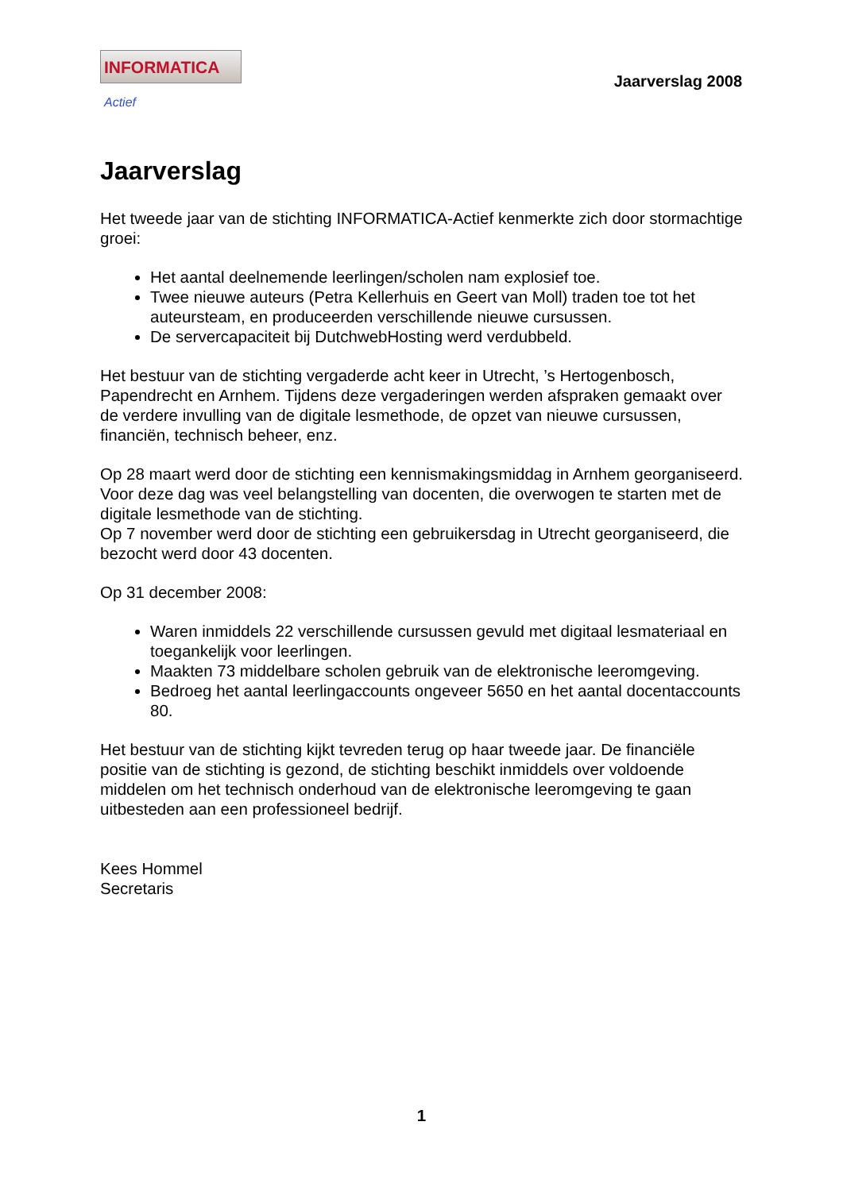INFORMATICA Actief
Jaarverslag 2008
Jaarverslag
Het tweede jaar van de stichting INFORMATICA-Actief kenmerkte zich door stormachtige groei:
Het aantal deelnemende leerlingen/scholen nam explosief toe.
Twee nieuwe auteurs (Petra Kellerhuis en Geert van Moll) traden toe tot het auteursteam, en produceerden verschillende nieuwe cursussen.
De servercapaciteit bij DutchwebHosting werd verdubbeld.
Het bestuur van de stichting vergaderde acht keer in Utrecht, ’s Hertogenbosch, Papendrecht en Arnhem. Tijdens deze vergaderingen werden afspraken gemaakt over de verdere invulling van de digitale lesmethode, de opzet van nieuwe cursussen, financiën, technisch beheer, enz.
Op 28 maart werd door de stichting een kennismakingsmiddag in Arnhem georganiseerd. Voor deze dag was veel belangstelling van docenten, die overwogen te starten met de digitale lesmethode van de stichting.
Op 7 november werd door de stichting een gebruikersdag in Utrecht georganiseerd, die bezocht werd door 43 docenten.
Op 31 december 2008:
Waren inmiddels 22 verschillende cursussen gevuld met digitaal lesmateriaal en toegankelijk voor leerlingen.
Maakten 73 middelbare scholen gebruik van de elektronische leeromgeving.
Bedroeg het aantal leerlingaccounts ongeveer 5650 en het aantal docentaccounts 80.
Het bestuur van de stichting kijkt tevreden terug op haar tweede jaar. De financiële positie van de stichting is gezond, de stichting beschikt inmiddels over voldoende middelen om het technisch onderhoud van de elektronische leeromgeving te gaan uitbesteden aan een professioneel bedrijf.
Kees Hommel
Secretaris
1